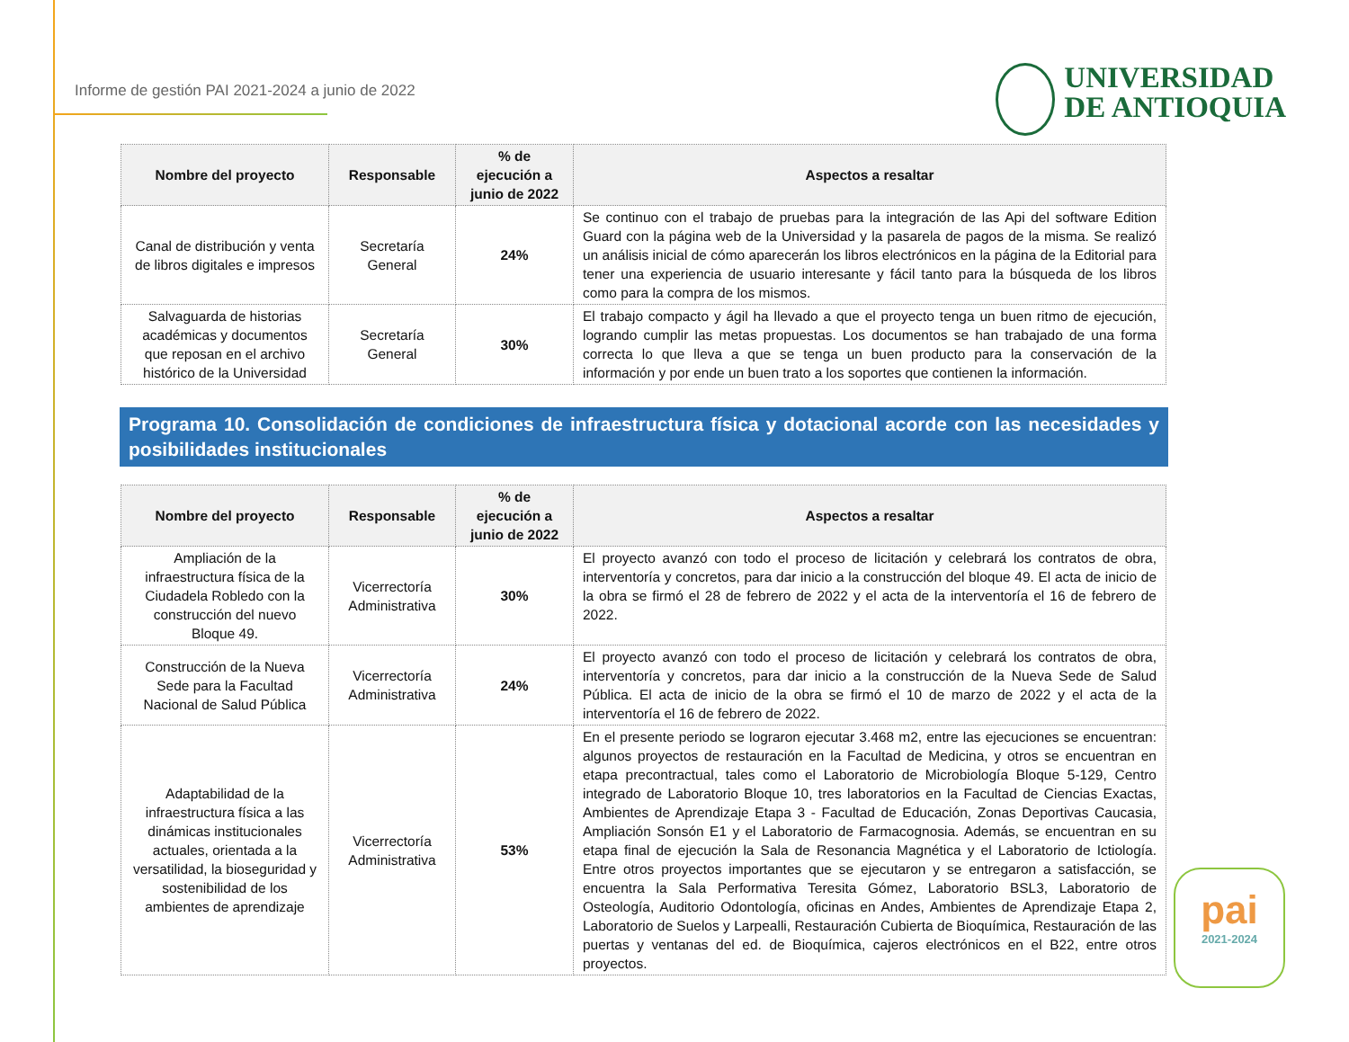Informe de gestión PAI 2021-2024 a junio de 2022
UNIVERSIDAD
DE ANTIOQUIA
| Nombre del proyecto | Responsable | % de ejecución a junio de 2022 | Aspectos a resaltar |
| --- | --- | --- | --- |
| Canal de distribución y venta de libros digitales e impresos | Secretaría General | 24% | Se continuo con el trabajo de pruebas para la integración de las Api del software Edition Guard con la página web de la Universidad y la pasarela de pagos de la misma. Se realizó un análisis inicial de cómo aparecerán los libros electrónicos en la página de la Editorial para tener una experiencia de usuario interesante y fácil tanto para la búsqueda de los libros como para la compra de los mismos. |
| Salvaguarda de historias académicas y documentos que reposan en el archivo histórico de la Universidad | Secretaría General | 30% | El trabajo compacto y ágil ha llevado a que el proyecto tenga un buen ritmo de ejecución, logrando cumplir las metas propuestas. Los documentos se han trabajado de una forma correcta lo que lleva a que se tenga un buen producto para la conservación de la información y por ende un buen trato a los soportes que contienen la información. |
Programa 10. Consolidación de condiciones de infraestructura física y dotacional acorde con las necesidades y posibilidades institucionales
| Nombre del proyecto | Responsable | % de ejecución a junio de 2022 | Aspectos a resaltar |
| --- | --- | --- | --- |
| Ampliación de la infraestructura física de la Ciudadela Robledo con la construcción del nuevo Bloque 49. | Vicerrectoría Administrativa | 30% | El proyecto avanzó con todo el proceso de licitación y celebrará los contratos de obra, interventoría y concretos, para dar inicio a la construcción del bloque 49. El acta de inicio de la obra se firmó el 28 de febrero de 2022 y el acta de la interventoría el 16 de febrero de 2022. |
| Construcción de la Nueva Sede para la Facultad Nacional de Salud Pública | Vicerrectoría Administrativa | 24% | El proyecto avanzó con todo el proceso de licitación y celebrará los contratos de obra, interventoría y concretos, para dar inicio a la construcción de la Nueva Sede de Salud Pública. El acta de inicio de la obra se firmó el 10 de marzo de 2022 y el acta de la interventoría el 16 de febrero de 2022. |
| Adaptabilidad de la infraestructura física a las dinámicas institucionales actuales, orientada a la versatilidad, la bioseguridad y sostenibilidad de los ambientes de aprendizaje | Vicerrectoría Administrativa | 53% | En el presente periodo se lograron ejecutar 3.468 m2, entre las ejecuciones se encuentran: algunos proyectos de restauración en la Facultad de Medicina, y otros se encuentran en etapa precontractual, tales como el Laboratorio de Microbiología Bloque 5-129, Centro integrado de Laboratorio Bloque 10, tres laboratorios en la Facultad de Ciencias Exactas, Ambientes de Aprendizaje Etapa 3 - Facultad de Educación, Zonas Deportivas Caucasia, Ampliación Sonsón E1 y el Laboratorio de Farmacognosia. Además, se encuentran en su etapa final de ejecución la Sala de Resonancia Magnética y el Laboratorio de Ictiología. Entre otros proyectos importantes que se ejecutaron y se entregaron a satisfacción, se encuentra la Sala Performativa Teresita Gómez, Laboratorio BSL3, Laboratorio de Osteología, Auditorio Odontología, oficinas en Andes, Ambientes de Aprendizaje Etapa 2, Laboratorio de Suelos y Larpealli, Restauración Cubierta de Bioquímica, Restauración de las puertas y ventanas del ed. de Bioquímica, cajeros electrónicos en el B22, entre otros proyectos. |
pai
2021-2024